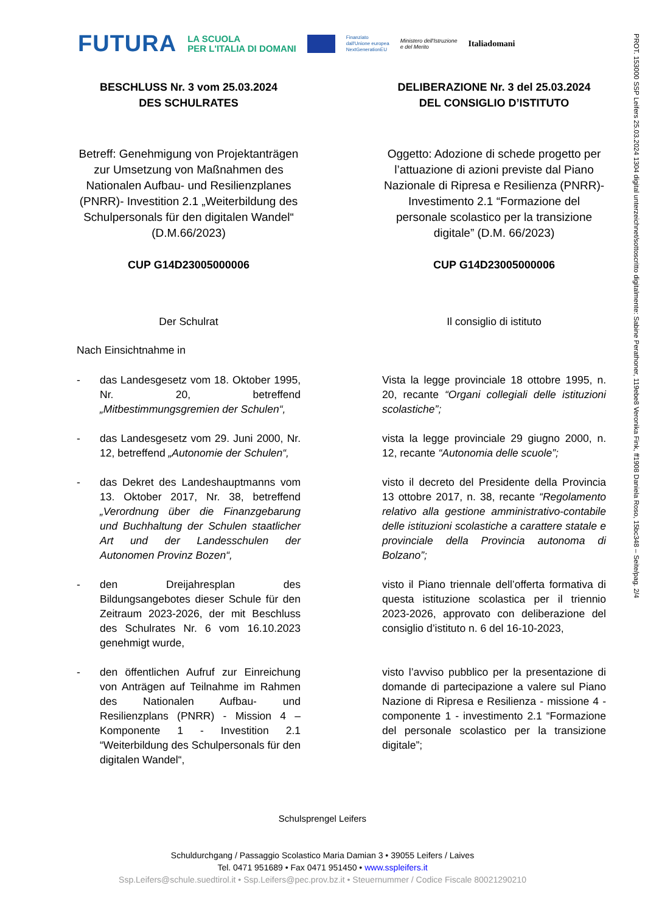FUTURA
LA SCUOLA
PER L'ITALIA DI DOMANI
Finanziato
dall'Unione europea
NextGenerationEU
Ministero dell'Istruzione
e del Merito
Italiadomani
PROT. 153000 SSP Leifers 25.03.2024 1304 digital unterzeichnet/sottoscritto digitalmente: Sabine Perathoner, 119ebe8 Veronika Fink, ff1908 Daniela Roso, 15bc348 – Seite/pag. 2/4
BESCHLUSS Nr. 3 vom 25.03.2024
DES SCHULRATES
DELIBERAZIONE Nr. 3 del 25.03.2024
DEL CONSIGLIO D’ISTITUTO
Betreff: Genehmigung von Projektanträgen zur Umsetzung von Maßnahmen des Nationalen Aufbau- und Resilienzplanes (PNRR)- Investition 2.1 „Weiterbildung des Schulpersonals für den digitalen Wandel“ (D.M.66/2023)
Oggetto: Adozione di schede progetto per l’attuazione di azioni previste dal Piano Nazionale di Ripresa e Resilienza (PNRR)- Investimento 2.1 “Formazione del personale scolastico per la transizione digitale” (D.M. 66/2023)
CUP G14D23005000006
CUP G14D23005000006
Der Schulrat
Il consiglio di istituto
Nach Einsichtnahme in
- das Landesgesetz vom 18. Oktober 1995, Nr. 20, betreffend „Mitbestimmungsgremien der Schulen“,
Vista la legge provinciale 18 ottobre 1995, n. 20, recante “Organi collegiali delle istituzioni scolastiche”;
- das Landesgesetz vom 29. Juni 2000, Nr. 12, betreffend „Autonomie der Schulen“,
vista la legge provinciale 29 giugno 2000, n. 12, recante “Autonomia delle scuole”;
- das Dekret des Landeshauptmanns vom 13. Oktober 2017, Nr. 38, betreffend „Verordnung über die Finanzgebarung und Buchhaltung der Schulen staatlicher Art und der Landesschulen der Autonomen Provinz Bozen“,
visto il decreto del Presidente della Provincia 13 ottobre 2017, n. 38, recante “Regolamento relativo alla gestione amministrativo-contabile delle istituzioni scolastiche a carattere statale e provinciale della Provincia autonoma di Bolzano”;
- den Dreijahresplan des Bildungsangebotes dieser Schule für den Zeitraum 2023-2026, der mit Beschluss des Schulrates Nr. 6 vom 16.10.2023 genehmigt wurde,
visto il Piano triennale dell’offerta formativa di questa istituzione scolastica per il triennio 2023-2026, approvato con deliberazione del consiglio d’istituto n. 6 del 16-10-2023,
- den öffentlichen Aufruf zur Einreichung von Anträgen auf Teilnahme im Rahmen des Nationalen Aufbau- und Resilienzplans (PNRR) - Mission 4 – Komponente 1 - Investition 2.1 “Weiterbildung des Schulpersonals für den digitalen Wandel“,
visto l’avviso pubblico per la presentazione di domande di partecipazione a valere sul Piano Nazione di Ripresa e Resilienza - missione 4 - componente 1 - investimento 2.1 “Formazione del personale scolastico per la transizione digitale”;
Schulsprengel Leifers
Schuldurchgang / Passaggio Scolastico Maria Damian 3 • 39055 Leifers / Laives
Tel. 0471 951689 • Fax 0471 951450 • www.sspleifers.it
Ssp.Leifers@schule.suedtirol.it • Ssp.Leifers@pec.prov.bz.it • Steuernummer / Codice Fiscale 80021290210